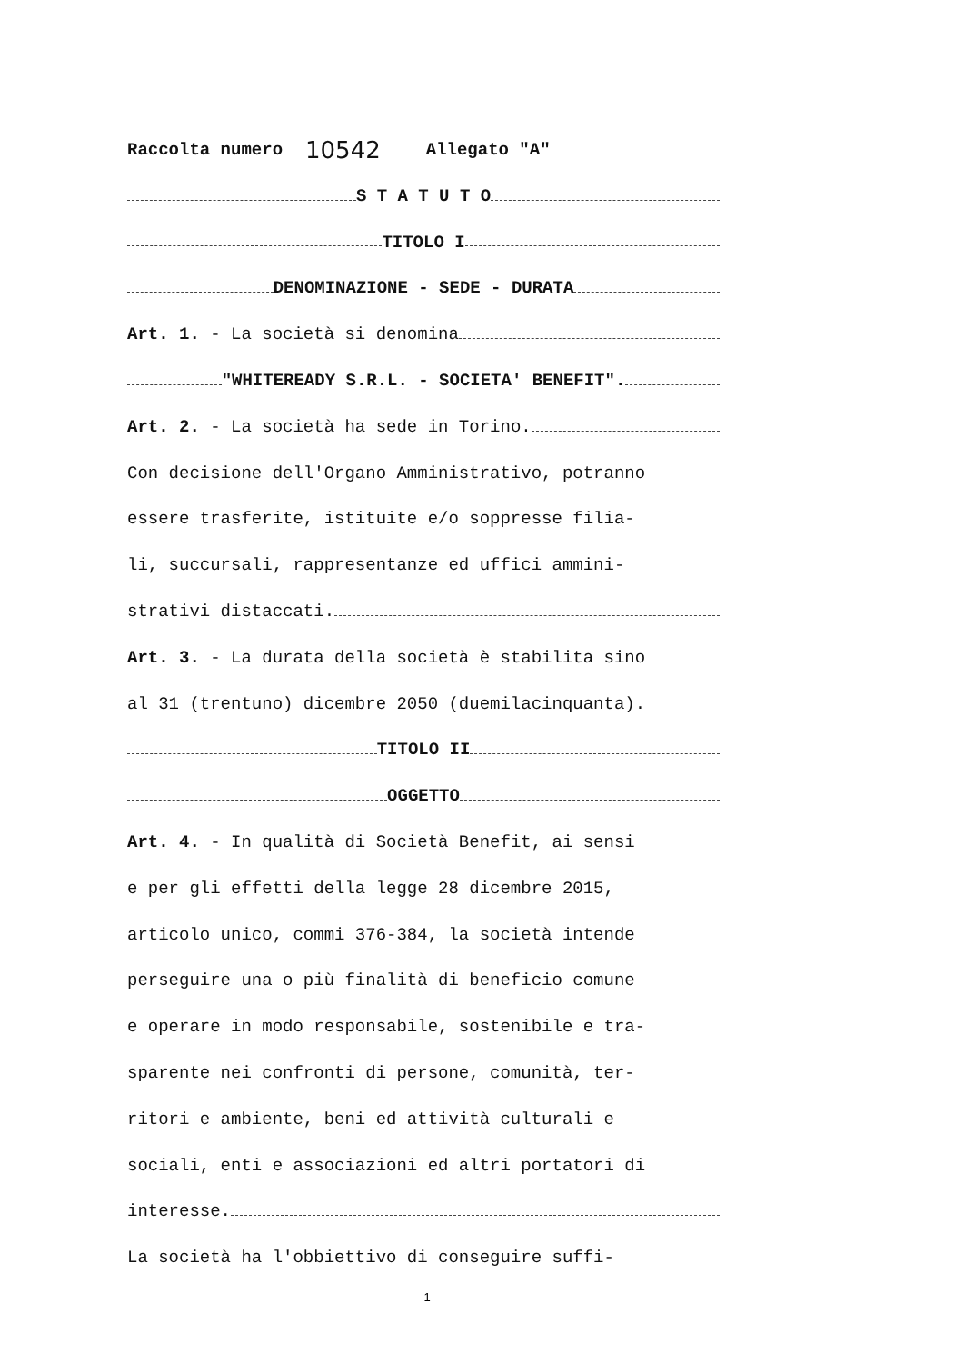Raccolta numero 10542 Allegato "A"
S T A T U T O
TITOLO I
DENOMINAZIONE - SEDE - DURATA
Art. 1. - La società si denomina
"WHITEREADY S.R.L. - SOCIETA' BENEFIT".
Art. 2. - La società ha sede in Torino.
Con decisione dell'Organo Amministrativo, potranno
essere trasferite, istituite e/o soppresse filia-
li, succursali, rappresentanze ed uffici ammini-
strativi distaccati.
Art. 3. - La durata della società è stabilita sino
al 31 (trentuno) dicembre 2050 (duemilacinquanta).
TITOLO II
OGGETTO
Art. 4. - In qualità di Società Benefit, ai sensi
e per gli effetti della legge 28 dicembre 2015,
articolo unico, commi 376-384, la società intende
perseguire una o più finalità di beneficio comune
e operare in modo responsabile, sostenibile e tra-
sparente nei confronti di persone, comunità, ter-
ritori e ambiente, beni ed attività culturali e
sociali, enti e associazioni ed altri portatori di
interesse.
La società ha l'obbiettivo di conseguire suffi-
1